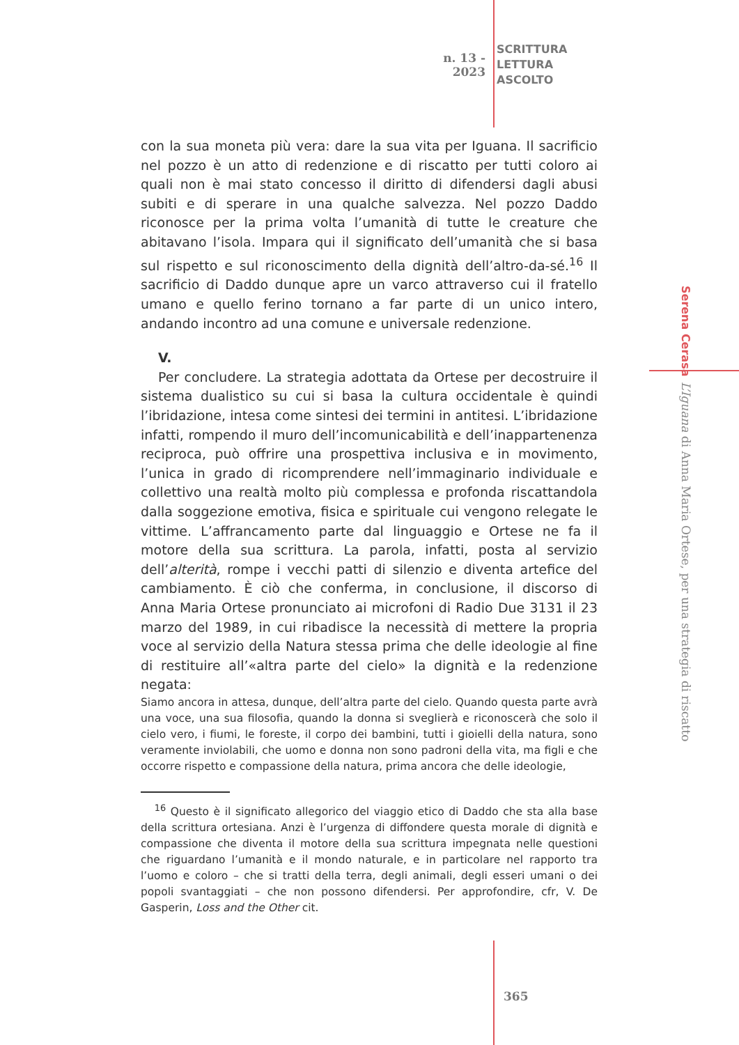n. 13 - 2023
SCRITTURA
LETTURA
ASCOLTO
con la sua moneta più vera: dare la sua vita per Iguana. Il sacrificio nel pozzo è un atto di redenzione e di riscatto per tutti coloro ai quali non è mai stato concesso il diritto di difendersi dagli abusi subiti e di sperare in una qualche salvezza. Nel pozzo Daddo riconosce per la prima volta l’umanità di tutte le creature che abitavano l’isola. Impara qui il significato dell’umanità che si basa sul rispetto e sul riconoscimento della dignità dell’altro-da-sé.<sup>16</sup> Il sacrificio di Daddo dunque apre un varco attraverso cui il fratello umano e quello ferino tornano a far parte di un unico intero, andando incontro ad una comune e universale redenzione.
V.
Per concludere. La strategia adottata da Ortese per decostruire il sistema dualistico su cui si basa la cultura occidentale è quindi l’ibridazione, intesa come sintesi dei termini in antitesi. L’ibridazione infatti, rompendo il muro dell’incomunicabilità e dell’inappartenenza reciproca, può offrire una prospettiva inclusiva e in movimento, l’unica in grado di ricomprendere nell’immaginario individuale e collettivo una realtà molto più complessa e profonda riscattandola dalla soggezione emotiva, fisica e spirituale cui vengono relegate le vittime. L’affrancamento parte dal linguaggio e Ortese ne fa il motore della sua scrittura. La parola, infatti, posta al servizio dell’alterità, rompe i vecchi patti di silenzio e diventa artefice del cambiamento. È ciò che conferma, in conclusione, il discorso di Anna Maria Ortese pronunciato ai microfoni di Radio Due 3131 il 23 marzo del 1989, in cui ribadisce la necessità di mettere la propria voce al servizio della Natura stessa prima che delle ideologie al fine di restituire all’«altra parte del cielo» la dignità e la redenzione negata:
Siamo ancora in attesa, dunque, dell’altra parte del cielo. Quando questa parte avrà una voce, una sua filosofia, quando la donna si sveglierà e riconoscerà che solo il cielo vero, i fiumi, le foreste, il corpo dei bambini, tutti i gioielli della natura, sono veramente inviolabili, che uomo e donna non sono padroni della vita, ma figli e che occorre rispetto e compassione della natura, prima ancora che delle ideologie,
<sup>16</sup> Questo è il significato allegorico del viaggio etico di Daddo che sta alla base della scrittura ortesiana. Anzi è l’urgenza di diffondere questa morale di dignità e compassione che diventa il motore della sua scrittura impegnata nelle questioni che riguardano l’umanità e il mondo naturale, e in particolare nel rapporto tra l’uomo e coloro – che si tratti della terra, degli animali, degli esseri umani o dei popoli svantaggiati – che non possono difendersi. Per approfondire, cfr, V. De Gasperin, Loss and the Other cit.
Serena Cerasa
L’Iguana di Anna Maria Ortese, per una strategia di riscatto
365